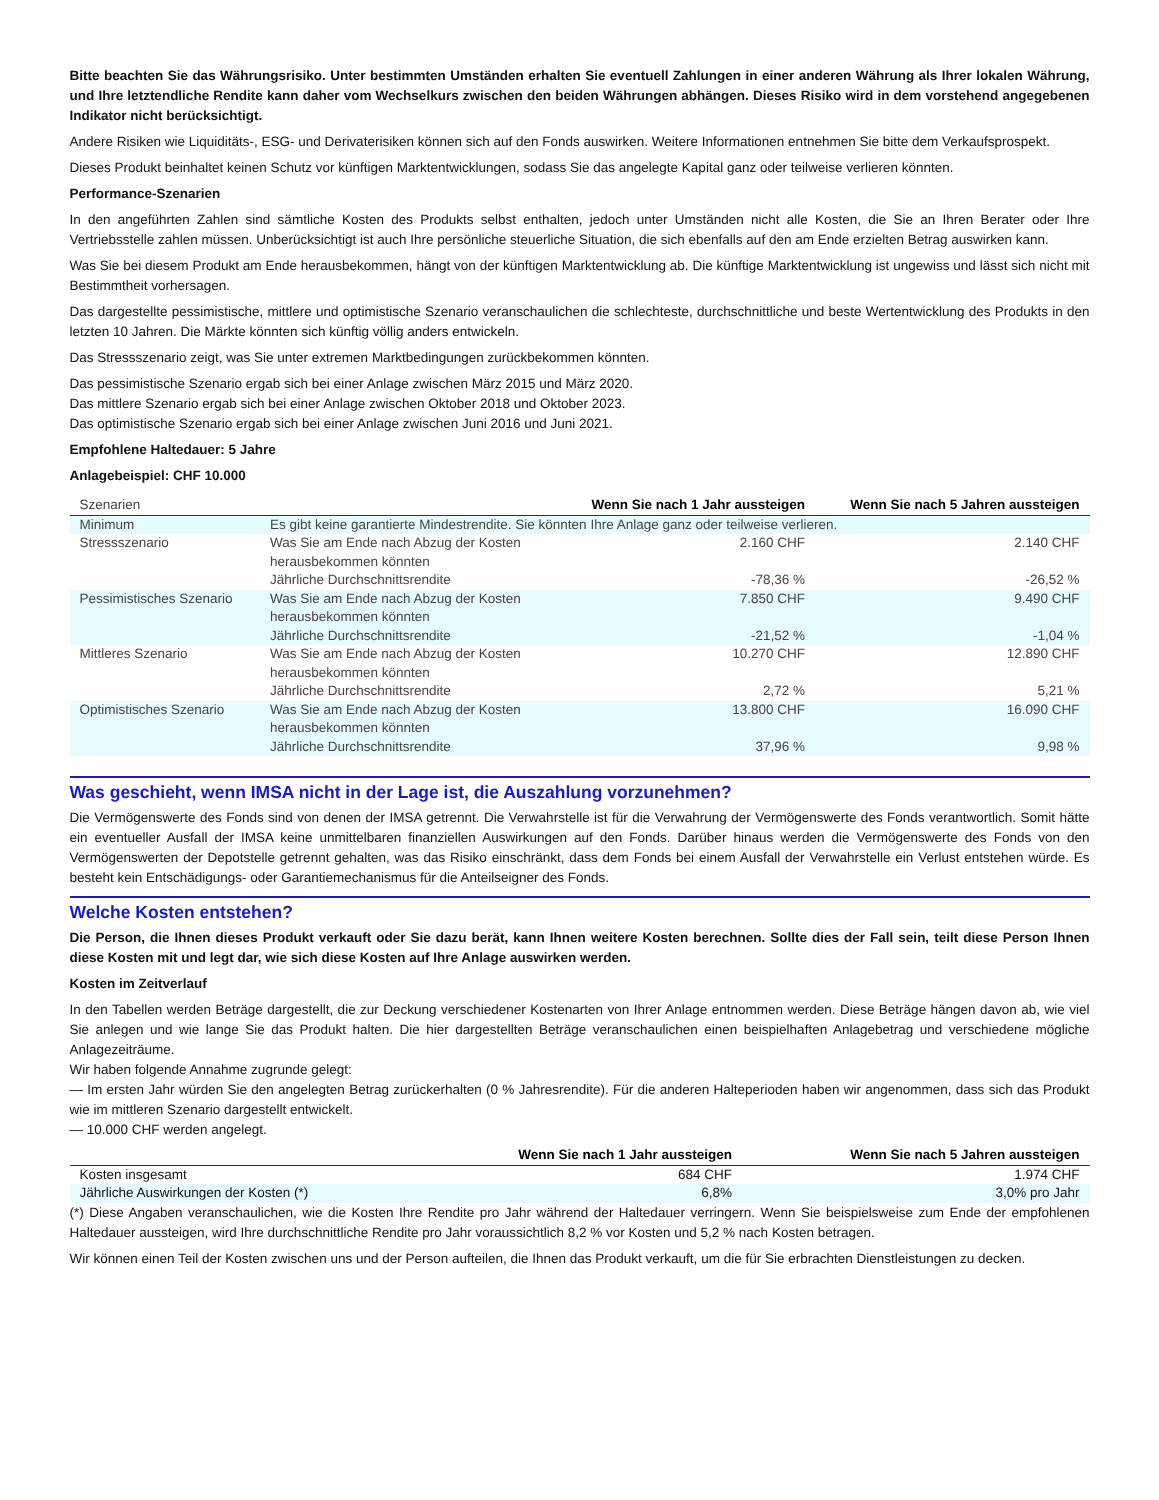Bitte beachten Sie das Währungsrisiko. Unter bestimmten Umständen erhalten Sie eventuell Zahlungen in einer anderen Währung als Ihrer lokalen Währung, und Ihre letztendliche Rendite kann daher vom Wechselkurs zwischen den beiden Währungen abhängen. Dieses Risiko wird in dem vorstehend angegebenen Indikator nicht berücksichtigt.
Andere Risiken wie Liquiditäts-, ESG- und Derivaterisiken können sich auf den Fonds auswirken. Weitere Informationen entnehmen Sie bitte dem Verkaufsprospekt.
Dieses Produkt beinhaltet keinen Schutz vor künftigen Marktentwicklungen, sodass Sie das angelegte Kapital ganz oder teilweise verlieren könnten.
Performance-Szenarien
In den angeführten Zahlen sind sämtliche Kosten des Produkts selbst enthalten, jedoch unter Umständen nicht alle Kosten, die Sie an Ihren Berater oder Ihre Vertriebsstelle zahlen müssen. Unberücksichtigt ist auch Ihre persönliche steuerliche Situation, die sich ebenfalls auf den am Ende erzielten Betrag auswirken kann.
Was Sie bei diesem Produkt am Ende herausbekommen, hängt von der künftigen Marktentwicklung ab. Die künftige Marktentwicklung ist ungewiss und lässt sich nicht mit Bestimmtheit vorhersagen.
Das dargestellte pessimistische, mittlere und optimistische Szenario veranschaulichen die schlechteste, durchschnittliche und beste Wertentwicklung des Produkts in den letzten 10 Jahren. Die Märkte könnten sich künftig völlig anders entwickeln.
Das Stressszenario zeigt, was Sie unter extremen Marktbedingungen zurückbekommen könnten.
Das pessimistische Szenario ergab sich bei einer Anlage zwischen März 2015 und März 2020.
Das mittlere Szenario ergab sich bei einer Anlage zwischen Oktober 2018 und Oktober 2023.
Das optimistische Szenario ergab sich bei einer Anlage zwischen Juni 2016 und Juni 2021.
Empfohlene Haltedauer: 5 Jahre
Anlagebeispiel: CHF 10.000
| Szenarien | | Wenn Sie nach 1 Jahr aussteigen | Wenn Sie nach 5 Jahren aussteigen |
| Minimum | Es gibt keine garantierte Mindestrendite. Sie könnten Ihre Anlage ganz oder teilweise verlieren. | | |
| Stressszenario | Was Sie am Ende nach Abzug der Kosten herausbekommen könnten | 2.160 CHF | 2.140 CHF |
| | Jährliche Durchschnittsrendite | -78,36 % | -26,52 % |
| Pessimistisches Szenario | Was Sie am Ende nach Abzug der Kosten herausbekommen könnten | 7.850 CHF | 9.490 CHF |
| | Jährliche Durchschnittsrendite | -21,52 % | -1,04 % |
| Mittleres Szenario | Was Sie am Ende nach Abzug der Kosten herausbekommen könnten | 10.270 CHF | 12.890 CHF |
| | Jährliche Durchschnittsrendite | 2,72 % | 5,21 % |
| Optimistisches Szenario | Was Sie am Ende nach Abzug der Kosten herausbekommen könnten | 13.800 CHF | 16.090 CHF |
| | Jährliche Durchschnittsrendite | 37,96 % | 9,98 % |
Was geschieht, wenn IMSA nicht in der Lage ist, die Auszahlung vorzunehmen?
Die Vermögenswerte des Fonds sind von denen der IMSA getrennt. Die Verwahrstelle ist für die Verwahrung der Vermögenswerte des Fonds verantwortlich. Somit hätte ein eventueller Ausfall der IMSA keine unmittelbaren finanziellen Auswirkungen auf den Fonds. Darüber hinaus werden die Vermögenswerte des Fonds von den Vermögenswerten der Depotstelle getrennt gehalten, was das Risiko einschränkt, dass dem Fonds bei einem Ausfall der Verwahrstelle ein Verlust entstehen würde. Es besteht kein Entschädigungs- oder Garantiemechanismus für die Anteilseigner des Fonds.
Welche Kosten entstehen?
Die Person, die Ihnen dieses Produkt verkauft oder Sie dazu berät, kann Ihnen weitere Kosten berechnen. Sollte dies der Fall sein, teilt diese Person Ihnen diese Kosten mit und legt dar, wie sich diese Kosten auf Ihre Anlage auswirken werden.
Kosten im Zeitverlauf
In den Tabellen werden Beträge dargestellt, die zur Deckung verschiedener Kostenarten von Ihrer Anlage entnommen werden. Diese Beträge hängen davon ab, wie viel Sie anlegen und wie lange Sie das Produkt halten. Die hier dargestellten Beträge veranschaulichen einen beispielhaften Anlagebetrag und verschiedene mögliche Anlagezeiträume.
Wir haben folgende Annahme zugrunde gelegt:
— Im ersten Jahr würden Sie den angelegten Betrag zurückerhalten (0 % Jahresrendite). Für die anderen Halteperioden haben wir angenommen, dass sich das Produkt wie im mittleren Szenario dargestellt entwickelt.
— 10.000 CHF werden angelegt.
| | Wenn Sie nach 1 Jahr aussteigen | Wenn Sie nach 5 Jahren aussteigen |
| Kosten insgesamt | 684 CHF | 1.974 CHF |
| Jährliche Auswirkungen der Kosten (*) | 6,8% | 3,0% pro Jahr |
(*) Diese Angaben veranschaulichen, wie die Kosten Ihre Rendite pro Jahr während der Haltedauer verringern. Wenn Sie beispielsweise zum Ende der empfohlenen Haltedauer aussteigen, wird Ihre durchschnittliche Rendite pro Jahr voraussichtlich 8,2 % vor Kosten und 5,2 % nach Kosten betragen.
Wir können einen Teil der Kosten zwischen uns und der Person aufteilen, die Ihnen das Produkt verkauft, um die für Sie erbrachten Dienstleistungen zu decken.